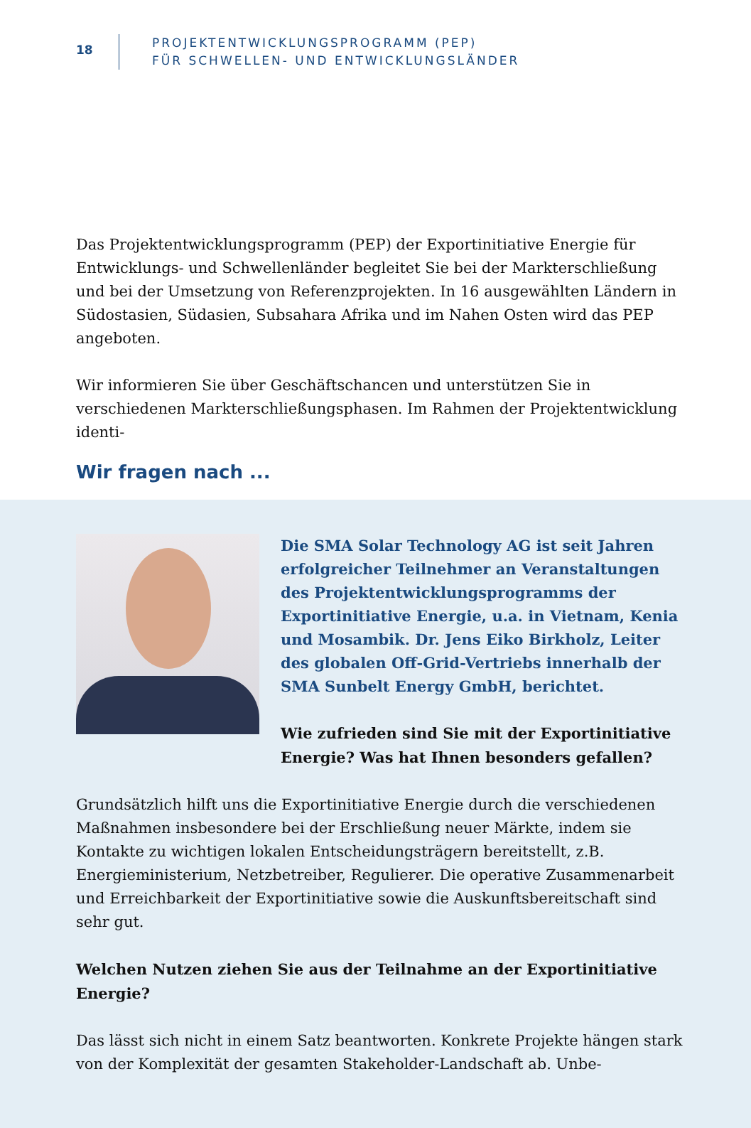18
PROJEKTENTWICKLUNGSPROGRAMM (PEP)
FÜR SCHWELLEN- UND ENTWICKLUNGSLÄNDER
Das Projektentwicklungsprogramm (PEP) der Exportinitiative Energie für Entwicklungs- und Schwellenländer begleitet Sie bei der Markterschließung und bei der Umsetzung von Referenzprojekten. In 16 ausgewählten Ländern in Südostasien, Südasien, Subsahara Afrika und im Nahen Osten wird das PEP angeboten.
Wir informieren Sie über Geschäftschancen und unterstützen Sie in verschiedenen Markterschließungsphasen. Im Rahmen der Projektentwicklung identi-
Wir fragen nach ...
Die SMA Solar Technology AG ist seit Jahren erfolgreicher Teilnehmer an Veranstaltungen des Projektentwicklungsprogramms der Exportinitiative Energie, u.a. in Vietnam, Kenia und Mosambik. Dr. Jens Eiko Birkholz, Leiter des globalen Off-Grid-Vertriebs innerhalb der SMA Sunbelt Energy GmbH, berichtet.
Wie zufrieden sind Sie mit der Exportinitiative Energie? Was hat Ihnen besonders gefallen?
Grundsätzlich hilft uns die Exportinitiative Energie durch die verschiedenen Maßnahmen insbesondere bei der Erschließung neuer Märkte, indem sie Kontakte zu wichtigen lokalen Entscheidungsträgern bereitstellt, z.B. Energieministerium, Netzbetreiber, Regulierer. Die operative Zusammenarbeit und Erreichbarkeit der Exportinitiative sowie die Auskunftsbereitschaft sind sehr gut.
Welchen Nutzen ziehen Sie aus der Teilnahme an der Exportinitiative Energie?
Das lässt sich nicht in einem Satz beantworten. Konkrete Projekte hängen stark von der Komplexität der gesamten Stakeholder-Landschaft ab. Unbe-